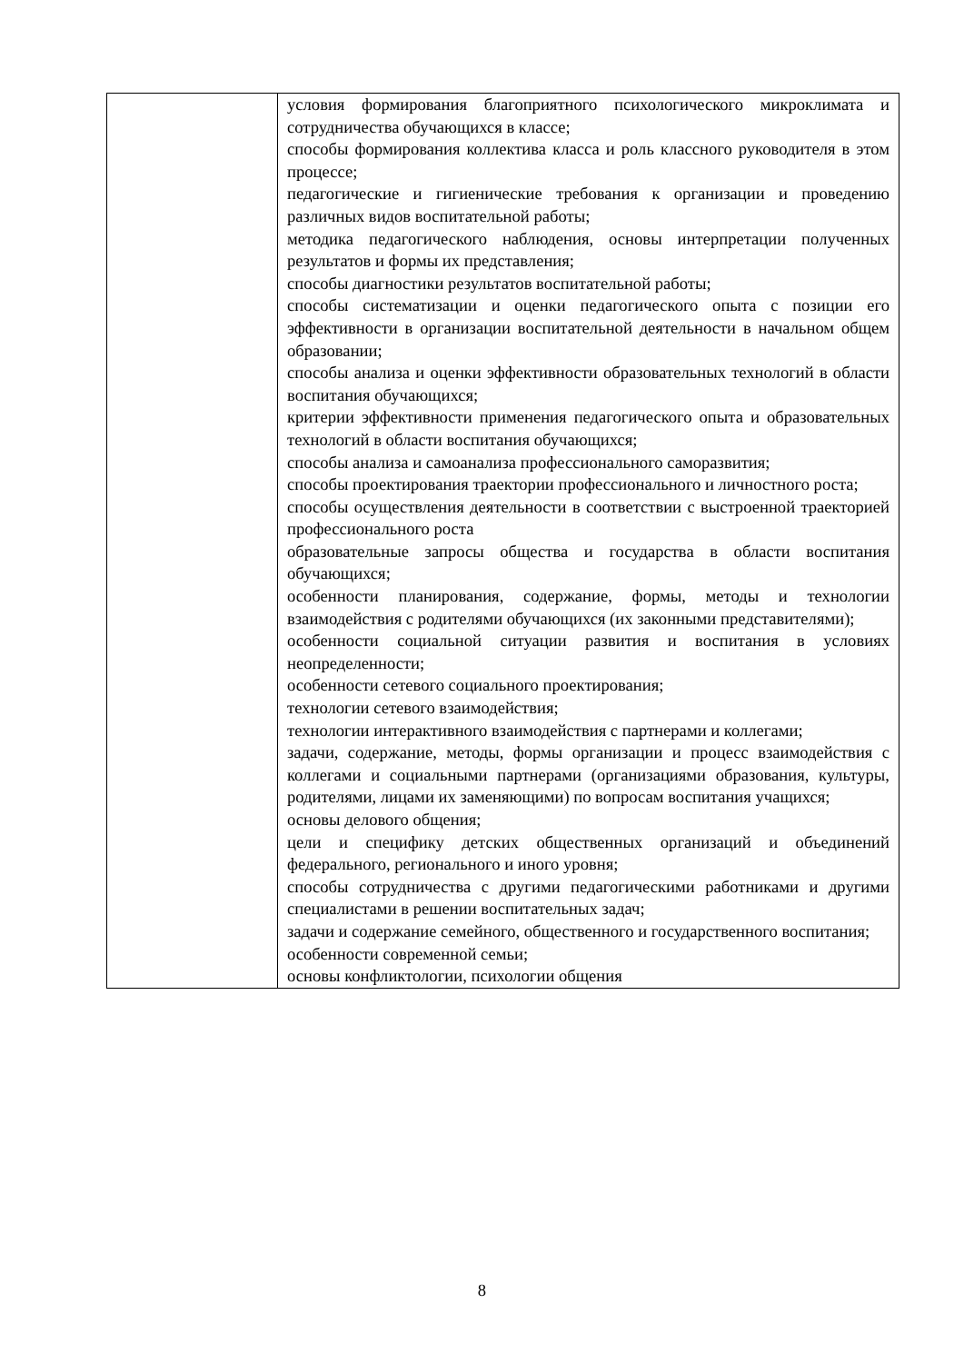| | условия формирования благоприятного психологического микроклимата и сотрудничества обучающихся в классе; способы формирования коллектива класса и роль классного руководителя в этом процессе; педагогические и гигиенические требования к организации и проведению различных видов воспитательной работы; методика педагогического наблюдения, основы интерпретации полученных результатов и формы их представления; способы диагностики результатов воспитательной работы; способы систематизации и оценки педагогического опыта с позиции его эффективности в организации воспитательной деятельности в начальном общем образовании; способы анализа и оценки эффективности образовательных технологий в области воспитания обучающихся; критерии эффективности применения педагогического опыта и образовательных технологий в области воспитания обучающихся; способы анализа и самоанализа профессионального саморазвития; способы проектирования траектории профессионального и личностного роста; способы осуществления деятельности в соответствии с выстроенной траекторией профессионального роста образовательные запросы общества и государства в области воспитания обучающихся; особенности планирования, содержание, формы, методы и технологии взаимодействия с родителями обучающихся (их законными представителями); особенности социальной ситуации развития и воспитания в условиях неопределенности; особенности сетевого социального проектирования; технологии сетевого взаимодействия; технологии интерактивного взаимодействия с партнерами и коллегами; задачи, содержание, методы, формы организации и процесс взаимодействия с коллегами и социальными партнерами (организациями образования, культуры, родителями, лицами их заменяющими) по вопросам воспитания учащихся; основы делового общения; цели и специфику детских общественных организаций и объединений федерального, регионального и иного уровня; способы сотрудничества с другими педагогическими работниками и другими специалистами в решении воспитательных задач; задачи и содержание семейного, общественного и государственного воспитания; особенности современной семьи; основы конфликтологии, психологии общения |
8